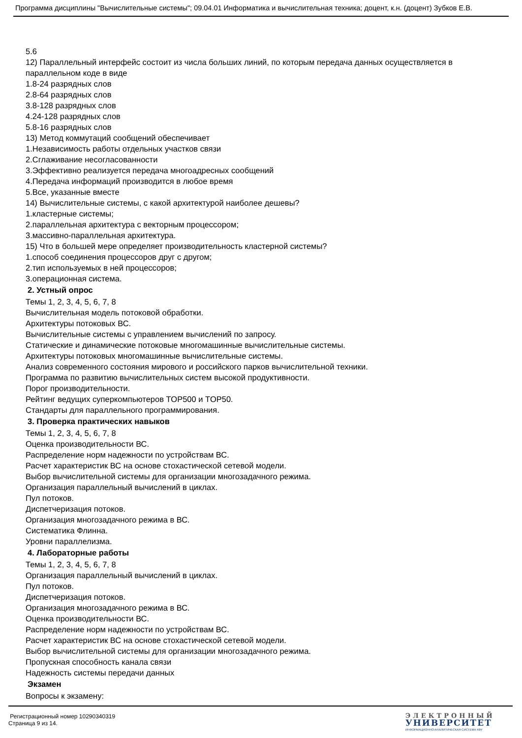Программа дисциплины "Вычислительные системы"; 09.04.01 Информатика и вычислительная техника; доцент, к.н. (доцент) Зубков Е.В.
5.6
12) Параллельный интерфейс состоит из числа больших линий, по которым передача данных осуществляется в параллельном коде в виде
1.8-24 разрядных слов
2.8-64 разрядных слов
3.8-128 разрядных слов
4.24-128 разрядных слов
5.8-16 разрядных слов
13) Метод коммутаций сообщений обеспечивает
1.Независимость работы отдельных участков связи
2.Сглаживание несогласованности
3.Эффективно реализуется передача многоадресных сообщений
4.Передача информаций производится в любое время
5.Все, указанные вместе
14) Вычислительные системы, с какой архитектурой наиболее дешевы?
1.кластерные системы;
2.параллельная архитектура с векторным процессором;
3.массивно-параллельная архитектура.
15) Что в большей мере определяет производительность кластерной системы?
1.способ соединения процессоров друг с другом;
2.тип используемых в ней процессоров;
3.операционная система.
2. Устный опрос
Темы 1, 2, 3, 4, 5, 6, 7, 8
Вычислительная модель потоковой обработки.
Архитектуры потоковых ВС.
Вычислительные системы с управлением вычислений по запросу.
Статические и динамические потоковые многомашинные вычислительные системы.
Архитектуры потоковых многомашинные вычислительные системы.
Анализ современного состояния мирового и российского парков вычислительной техники.
Программа по развитию вычислительных систем высокой продуктивности.
Порог производительности.
Рейтинг ведущих суперкомпьютеров TOP500 и TOP50.
Стандарты для параллельного программирования.
3. Проверка практических навыков
Темы 1, 2, 3, 4, 5, 6, 7, 8
Оценка производительности ВС.
Распределение норм надежности по устройствам ВС.
Расчет характеристик ВС на основе стохастической сетевой модели.
Выбор вычислительной системы для организации многозадачного режима.
Организация параллельный вычислений в циклах.
Пул потоков.
Диспетчеризация потоков.
Организация многозадачного режима в ВС.
Систематика Флинна.
Уровни параллелизма.
4. Лабораторные работы
Темы 1, 2, 3, 4, 5, 6, 7, 8
Организация параллельный вычислений в циклах.
Пул потоков.
Диспетчеризация потоков.
Организация многозадачного режима в ВС.
Оценка производительности ВС.
Распределение норм надежности по устройствам ВС.
Расчет характеристик ВС на основе стохастической сетевой модели.
Выбор вычислительной системы для организации многозадачного режима.
Пропускная способность канала связи
Надежность системы передачи данных
Экзамен
Вопросы к экзамену:
Регистрационный номер 10290340319
Страница 9 из 14.
ЭЛЕКТРОННЫЙ
УНИВЕРСИТЕТ
ИНФОРМАЦИОННО-АНАЛИТИЧЕСКАЯ СИСТЕМА КФУ